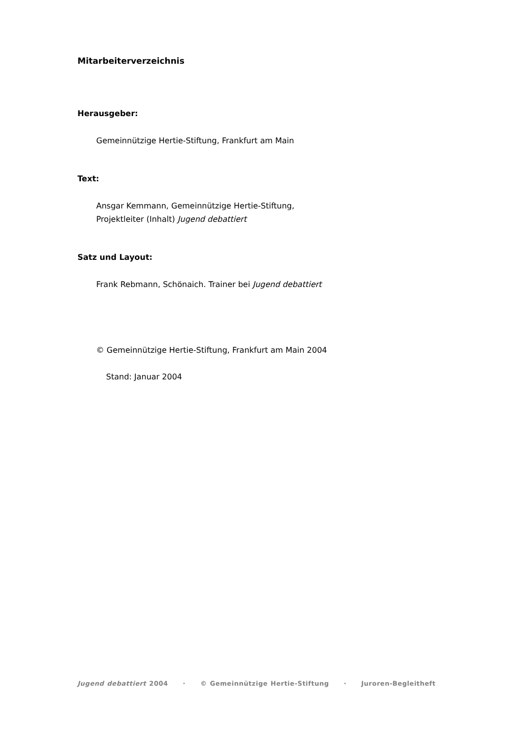Mitarbeiterverzeichnis
Herausgeber:
Gemeinnützige Hertie-Stiftung, Frankfurt am Main
Text:
Ansgar Kemmann, Gemeinnützige Hertie-Stiftung,
Projektleiter (Inhalt) Jugend debattiert
Satz und Layout:
Frank Rebmann, Schönaich. Trainer bei Jugend debattiert
© Gemeinnützige Hertie-Stiftung, Frankfurt am Main 2004
Stand: Januar 2004
Jugend debattiert 2004 · © Gemeinnützige Hertie-Stiftung · Juroren-Begleitheft